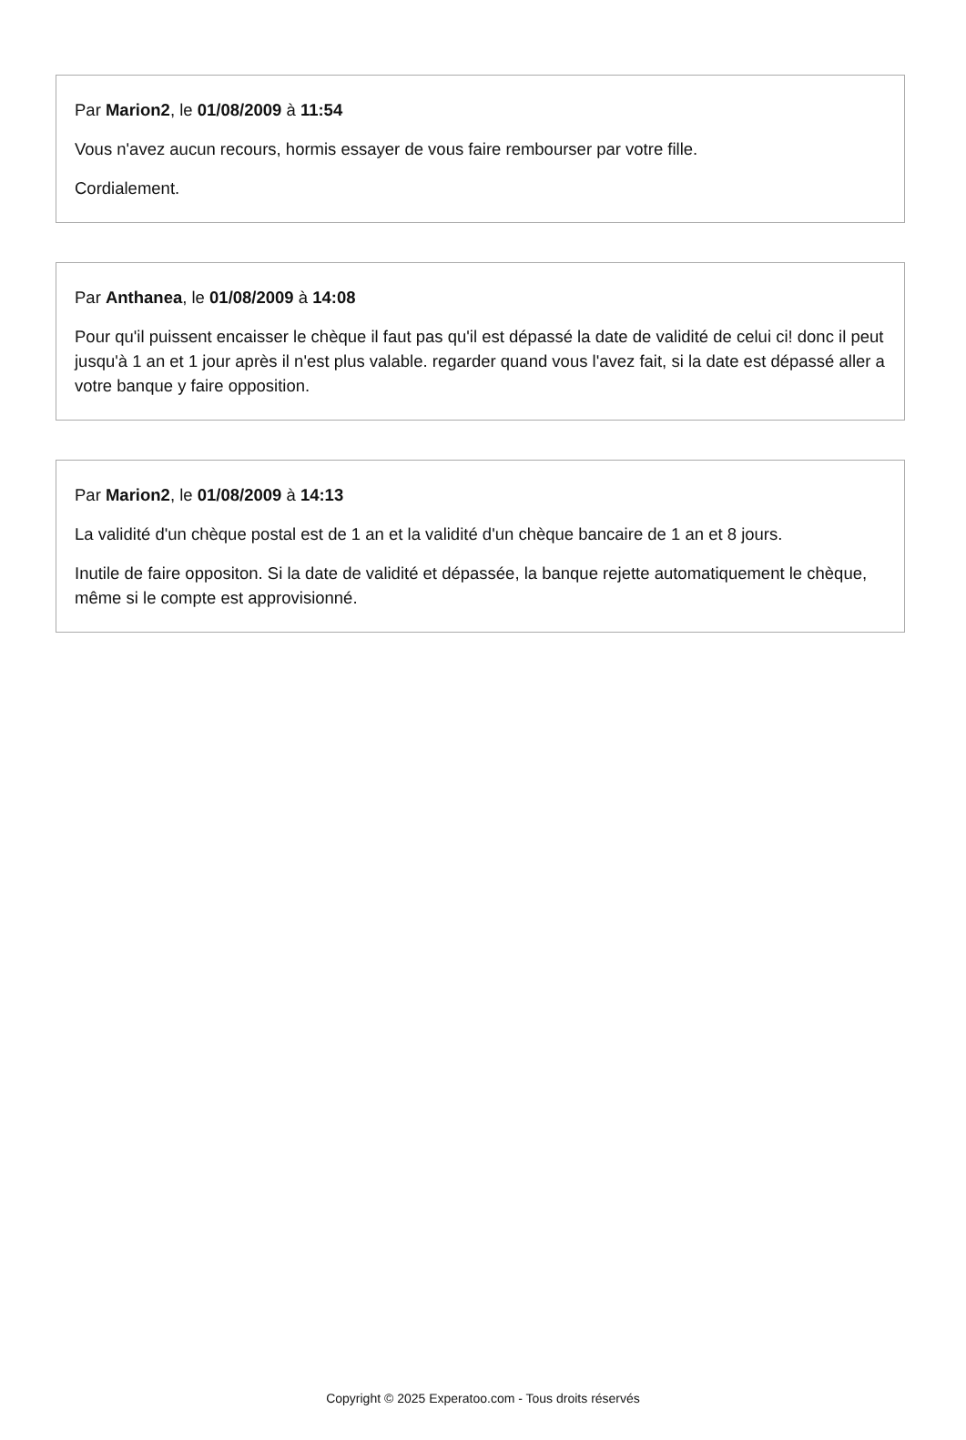Par Marion2, le 01/08/2009 à 11:54
Vous n'avez aucun recours, hormis essayer de vous faire rembourser par votre fille.
Cordialement.
Par Anthanea, le 01/08/2009 à 14:08
Pour qu'il puissent encaisser le chèque il faut pas qu'il est dépassé la date de validité de celui ci! donc il peut jusqu'à 1 an et 1 jour après il n'est plus valable. regarder quand vous l'avez fait, si la date est dépassé aller a votre banque y faire opposition.
Par Marion2, le 01/08/2009 à 14:13
La validité d'un chèque postal est de 1 an et la validité d'un chèque bancaire de 1 an et 8 jours.
Inutile de faire oppositon. Si la date de validité et dépassée, la banque rejette automatiquement le chèque, même si le compte est approvisionné.
Copyright © 2025 Experatoo.com - Tous droits réservés